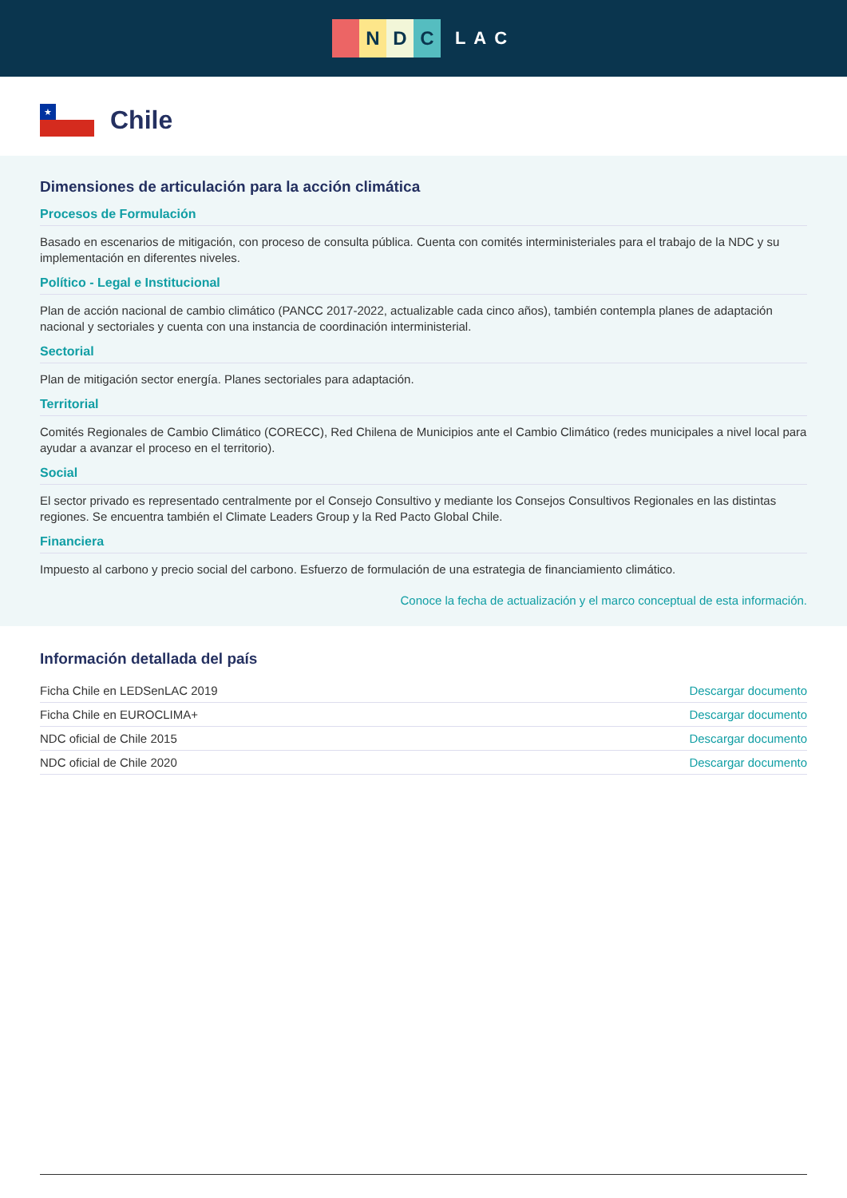NDC
LAC
★
Chile
Dimensiones de articulación para la acción climática
Procesos de Formulación
Basado en escenarios de mitigación, con proceso de consulta pública. Cuenta con comités interministeriales para el trabajo de la NDC y su implementación en diferentes niveles.
Político - Legal e Institucional
Plan de acción nacional de cambio climático (PANCC 2017-2022, actualizable cada cinco años), también contempla planes de adaptación nacional y sectoriales y cuenta con una instancia de coordinación interministerial.
Sectorial
Plan de mitigación sector energía. Planes sectoriales para adaptación.
Territorial
Comités Regionales de Cambio Climático (CORECC), Red Chilena de Municipios ante el Cambio Climático (redes municipales a nivel local para ayudar a avanzar el proceso en el territorio).
Social
El sector privado es representado centralmente por el Consejo Consultivo y mediante los Consejos Consultivos Regionales en las distintas regiones. Se encuentra también el Climate Leaders Group y la Red Pacto Global Chile.
Financiera
Impuesto al carbono y precio social del carbono. Esfuerzo de formulación de una estrategia de financiamiento climático.
Conoce la fecha de actualización y el marco conceptual de esta información.
Información detallada del país
| Ficha Chile en LEDSenLAC 2019 | Descargar documento |
| Ficha Chile en EUROCLIMA+ | Descargar documento |
| NDC oficial de Chile 2015 | Descargar documento |
| NDC oficial de Chile 2020 | Descargar documento |